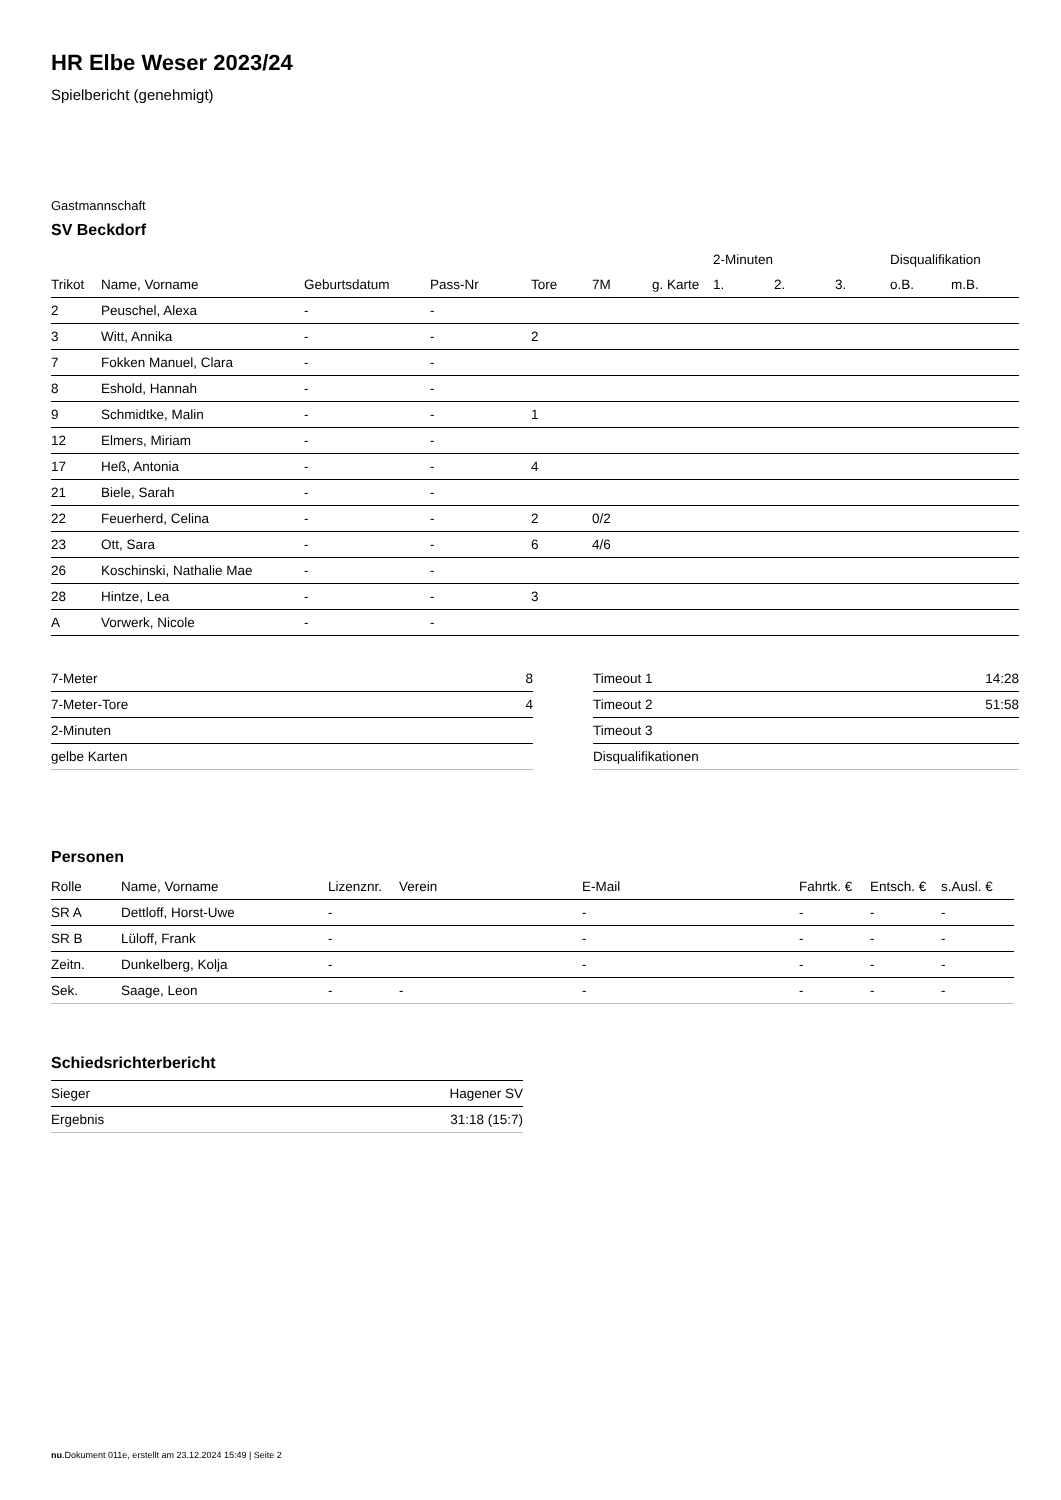HR Elbe Weser 2023/24
Spielbericht (genehmigt)
Gastmannschaft
SV Beckdorf
| | | | | | | | 2-Minuten | | | Disqualifikation | |
| --- | --- | --- | --- | --- | --- | --- | --- | --- | --- | --- | --- |
| Trikot | Name, Vorname | Geburtsdatum | Pass-Nr | Tore | 7M | g. Karte | 1. | 2. | 3. | o.B. | m.B. |
| 2 | Peuschel, Alexa | - | - | | | | | | | | |
| 3 | Witt, Annika | - | - | 2 | | | | | | | |
| 7 | Fokken Manuel, Clara | - | - | | | | | | | | |
| 8 | Eshold, Hannah | - | - | | | | | | | | |
| 9 | Schmidtke, Malin | - | - | 1 | | | | | | | |
| 12 | Elmers, Miriam | - | - | | | | | | | | |
| 17 | Heß, Antonia | - | - | 4 | | | | | | | |
| 21 | Biele, Sarah | - | - | | | | | | | | |
| 22 | Feuerherd, Celina | - | - | 2 | 0/2 | | | | | | |
| 23 | Ott, Sara | - | - | 6 | 4/6 | | | | | | |
| 26 | Koschinski, Nathalie Mae | - | - | | | | | | | | |
| 28 | Hintze, Lea | - | - | 3 | | | | | | | |
| A | Vorwerk, Nicole | - | - | | | | | | | | |
| 7-Meter | 8 |
| 7-Meter-Tore | 4 |
| 2-Minuten | |
| gelbe Karten | |
| Timeout 1 | 14:28 |
| Timeout 2 | 51:58 |
| Timeout 3 | |
| Disqualifikationen | |
Personen
| Rolle | Name, Vorname | Lizenznr. | Verein | E-Mail | Fahrtk. € | Entsch. € | s.Ausl. € |
| --- | --- | --- | --- | --- | --- | --- | --- |
| SR A | Dettloff, Horst-Uwe | - | | - | - | - | - |
| SR B | Lüloff, Frank | - | | - | - | - | - |
| Zeitn. | Dunkelberg, Kolja | - | | - | - | - | - |
| Sek. | Saage, Leon | - | - | - | - | - | - |
Schiedsrichterbericht
| Sieger | Hagener SV |
| Ergebnis | 31:18 (15:7) |
nu.Dokument 011e, erstellt am 23.12.2024 15:49 | Seite 2